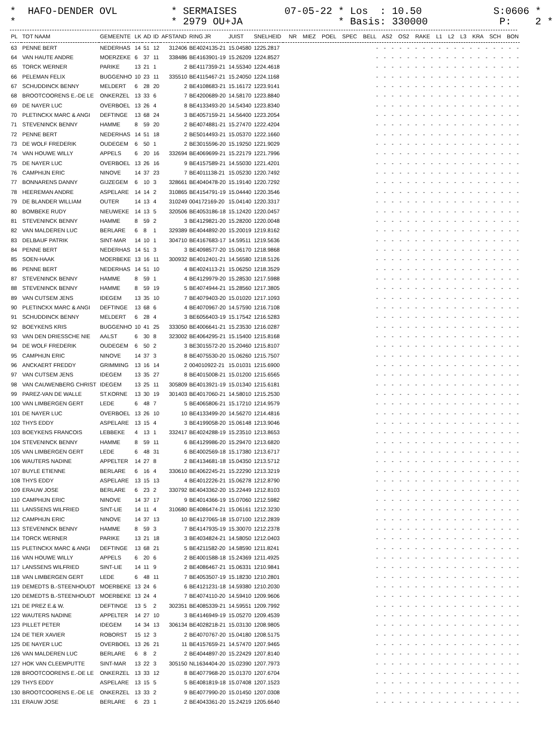* HAFO-DENDER OVL * SERMAISES 07-05-22 * Los : 10.50 S:0606 * * * 2979 OU+JA * Basis: 330000 P: 2 *
| PL | TOT NAAM | GEMEENTE | LK | AD | ID | AFSTAND | RING JR | JUIST | SNELHEID | NR MIEZ POEL SPEC BELL AS2 OS2 RAKE L1 L2 L3 KRA SCH BON |
| --- | --- | --- | --- | --- | --- | --- | --- | --- | --- | --- |
| 63 | PENNE BERT | NEDERHAS | 14 | 51 | 12 | 312406 | BE4024135-21 | 15.04580 | 1225.2817 | - - - - - - - - - - - - - - - - - - - |
| 64 | VAN HAUTE ANDRE | MOERZEKE | 6 | 37 | 11 | 338486 | BE4163901-19 | 15.26209 | 1224.8527 | - - - - - - - - - - - - - - - - - - - |
| 65 | TORCK WERNER | PARIKE | 13 | 21 | 1 | 2 | BE4117359-21 | 14.55340 | 1224.4618 | - - - - - - - - - - - - - - - - - - - |
| 66 | PELEMAN FELIX | BUGGENHO | 10 | 23 | 11 | 335510 | BE4115467-21 | 15.24050 | 1224.1168 | - - - - - - - - - - - - - - - - - - - |
| 67 | SCHUDDINCK BENNY | MELDERT | 6 | 28 | 20 | 2 | BE4108683-21 | 15.16172 | 1223.9141 | - - - - - - - - - - - - - - - - - - - |
| 68 | BROOTCOORENS E.-DE LE | ONKERZEL | 13 | 33 | 6 | 7 | BE4200689-20 | 14.58170 | 1223.8840 | - - - - - - - - - - - - - - - - - - - |
| 69 | DE NAYER LUC | OVERBOEL | 13 | 26 | 4 | 8 | BE4133493-20 | 14.54340 | 1223.8340 | - - - - - - - - - - - - - - - - - - - |
| 70 | PLETINCKX MARC & ANGI | DEFTINGE | 13 | 68 | 24 | 3 | BE4057159-21 | 14.56400 | 1223.2054 | - - - - - - - - - - - - - - - - - - - |
| 71 | STEVENINCK BENNY | HAMME | 8 | 59 | 20 | 2 | BE4074881-21 | 15.27470 | 1222.4204 | - - - - - - - - - - - - - - - - - - - |
| 72 | PENNE BERT | NEDERHAS | 14 | 51 | 18 | 2 | BE5014493-21 | 15.05370 | 1222.1660 | - - - - - - - - - - - - - - - - - - - |
| 73 | DE WOLF FREDERIK | OUDEGEM | 6 | 50 | 1 | 2 | BE3015596-20 | 15.19250 | 1221.9029 | - - - - - - - - - - - - - - - - - - - |
| 74 | VAN HOUWE WILLY | APPELS | 6 | 20 | 16 | 332694 | BE4069699-21 | 15.22179 | 1221.7996 | - - - - - - - - - - - - - - - - - - - |
| 75 | DE NAYER LUC | OVERBOEL | 13 | 26 | 16 | 9 | BE4157589-21 | 14.55030 | 1221.4201 | - - - - - - - - - - - - - - - - - - - |
| 76 | CAMPHIJN ERIC | NINOVE | 14 | 37 | 23 | 7 | BE4011138-21 | 15.05230 | 1220.7492 | - - - - - - - - - - - - - - - - - - - |
| 77 | BONNARENS DANNY | GIJZEGEM | 6 | 10 | 3 | 328661 | BE4040478-20 | 15.19140 | 1220.7292 | - - - - - - - - - - - - - - - - - - - |
| 78 | HEEREMAN ANDRE | ASPELARE | 14 | 14 | 2 | 310865 | BE4154791-19 | 15.04440 | 1220.3546 | - - - - - - - - - - - - - - - - - - - |
| 79 | DE BLANDER WILLIAM | OUTER | 14 | 13 | 4 | 310249 | 004172169-20 | 15.04140 | 1220.3317 | - - - - - - - - - - - - - - - - - - - |
| 80 | BOMBEKE RUDY | NIEUWEKE | 14 | 13 | 5 | 320506 | BE4053186-18 | 15.12420 | 1220.0457 | - - - - - - - - - - - - - - - - - - - |
| 81 | STEVENINCK BENNY | HAMME | 8 | 59 | 2 | 3 | BE4129821-20 | 15.28200 | 1220.0048 | - - - - - - - - - - - - - - - - - - - |
| 82 | VAN MALDEREN LUC | BERLARE | 6 | 8 | 1 | 329389 | BE4044892-20 | 15.20019 | 1219.8162 | - - - - - - - - - - - - - - - - - - - |
| 83 | DELBAUF PATRIK | SINT-MAR | 14 | 10 | 1 | 304710 | BE4167683-17 | 14.59511 | 1219.5636 | - - - - - - - - - - - - - - - - - - - |
| 84 | PENNE BERT | NEDERHAS | 14 | 51 | 3 | 3 | BE4098577-20 | 15.06170 | 1218.9868 | - - - - - - - - - - - - - - - - - - - |
| 85 | SOEN-HAAK | MOERBEKE | 13 | 16 | 11 | 300932 | BE4012401-21 | 14.56580 | 1218.5126 | - - - - - - - - - - - - - - - - - - - |
| 86 | PENNE BERT | NEDERHAS | 14 | 51 | 10 | 4 | BE4024113-21 | 15.06250 | 1218.3529 | - - - - - - - - - - - - - - - - - - - |
| 87 | STEVENINCK BENNY | HAMME | 8 | 59 | 1 | 4 | BE4129979-20 | 15.28530 | 1217.5988 | - - - - - - - - - - - - - - - - - - - |
| 88 | STEVENINCK BENNY | HAMME | 8 | 59 | 19 | 5 | BE4074944-21 | 15.28560 | 1217.3805 | - - - - - - - - - - - - - - - - - - - |
| 89 | VAN CUTSEM JENS | IDEGEM | 13 | 35 | 10 | 7 | BE4079403-20 | 15.01020 | 1217.1093 | - - - - - - - - - - - - - - - - - - - |
| 90 | PLETINCKX MARC & ANGI | DEFTINGE | 13 | 68 | 6 | 4 | BE4070967-20 | 14.57590 | 1216.7108 | - - - - - - - - - - - - - - - - - - - |
| 91 | SCHUDDINCK BENNY | MELDERT | 6 | 28 | 4 | 3 | BE6056403-19 | 15.17542 | 1216.5283 | - - - - - - - - - - - - - - - - - - - |
| 92 | BOEYKENS KRIS | BUGGENHO | 10 | 41 | 25 | 333050 | BE4006641-21 | 15.23530 | 1216.0287 | - - - - - - - - - - - - - - - - - - - |
| 93 | VAN DEN DRIESSCHE NIE | AALST | 6 | 30 | 8 | 323002 | BE4064295-21 | 15.15400 | 1215.8168 | - - - - - - - - - - - - - - - - - - - |
| 94 | DE WOLF FREDERIK | OUDEGEM | 6 | 50 | 2 | 3 | BE3015572-20 | 15.20460 | 1215.8107 | - - - - - - - - - - - - - - - - - - - |
| 95 | CAMPHIJN ERIC | NINOVE | 14 | 37 | 3 | 8 | BE4075530-20 | 15.06260 | 1215.7507 | - - - - - - - - - - - - - - - - - - - |
| 96 | ANCKAERT FREDDY | GRIMMING | 13 | 16 | 14 | 2 | 004010922-21 | 15.01031 | 1215.6900 | - - - - - - - - - - - - - - - - - - - |
| 97 | VAN CUTSEM JENS | IDEGEM | 13 | 35 | 27 | 8 | BE4015008-21 | 15.01200 | 1215.6565 | - - - - - - - - - - - - - - - - - - - |
| 98 | VAN CAUWENBERG CHRIST | IDEGEM | 13 | 25 | 11 | 305809 | BE4013921-19 | 15.01340 | 1215.6181 | - - - - - - - - - - - - - - - - - - - |
| 99 | PAREZ-VAN DE WALLE | ST.KORNE | 13 | 30 | 19 | 301403 | BE4017060-21 | 14.58010 | 1215.2530 | - - - - - - - - - - - - - - - - - - - |
| 100 | VAN LIMBERGEN GERT | LEDE | 6 | 48 | 7 | 5 | BE4065806-21 | 15.17210 | 1214.9579 | - - - - - - - - - - - - - - - - - - - |
| 101 | DE NAYER LUC | OVERBOEL | 13 | 26 | 10 | 10 | BE4133499-20 | 14.56270 | 1214.4816 | - - - - - - - - - - - - - - - - - - - |
| 102 | THYS EDDY | ASPELARE | 13 | 15 | 4 | 3 | BE4199058-20 | 15.06148 | 1213.9046 | - - - - - - - - - - - - - - - - - - - |
| 103 | BOEYKENS FRANCOIS | LEBBEKE | 4 | 13 | 1 | 332417 | BE4024288-19 | 15.23510 | 1213.8653 | - - - - - - - - - - - - - - - - - - - |
| 104 | STEVENINCK BENNY | HAMME | 8 | 59 | 11 | 6 | BE4129986-20 | 15.29470 | 1213.6820 | - - - - - - - - - - - - - - - - - - - |
| 105 | VAN LIMBERGEN GERT | LEDE | 6 | 48 | 31 | 6 | BE4002569-18 | 15.17380 | 1213.6717 | - - - - - - - - - - - - - - - - - - - |
| 106 | WAUTERS NADINE | APPELTER | 14 | 27 | 8 | 2 | BE4134681-18 | 15.04350 | 1213.5712 | - - - - - - - - - - - - - - - - - - - |
| 107 | BUYLE ETIENNE | BERLARE | 6 | 16 | 4 | 330610 | BE4062245-21 | 15.22290 | 1213.3219 | - - - - - - - - - - - - - - - - - - - |
| 108 | THYS EDDY | ASPELARE | 13 | 15 | 13 | 4 | BE4012226-21 | 15.06278 | 1212.8790 | - - - - - - - - - - - - - - - - - - - |
| 109 | ERAUW JOSE | BERLARE | 6 | 23 | 2 | 330792 | BE4043362-20 | 15.22449 | 1212.8103 | - - - - - - - - - - - - - - - - - - - |
| 110 | CAMPHIJN ERIC | NINOVE | 14 | 37 | 17 | 9 | BE4014366-19 | 15.07060 | 1212.5982 | - - - - - - - - - - - - - - - - - - - |
| 111 | LANSSENS WILFRIED | SINT-LIE | 14 | 11 | 4 | 310680 | BE4086474-21 | 15.06161 | 1212.3230 | - - - - - - - - - - - - - - - - - - - |
| 112 | CAMPHIJN ERIC | NINOVE | 14 | 37 | 13 | 10 | BE4127065-18 | 15.07100 | 1212.2839 | - - - - - - - - - - - - - - - - - - - |
| 113 | STEVENINCK BENNY | HAMME | 8 | 59 | 3 | 7 | BE4147935-19 | 15.30070 | 1212.2378 | - - - - - - - - - - - - - - - - - - - |
| 114 | TORCK WERNER | PARIKE | 13 | 21 | 18 | 3 | BE4034824-21 | 14.58050 | 1212.0403 | - - - - - - - - - - - - - - - - - - - |
| 115 | PLETINCKX MARC & ANGI | DEFTINGE | 13 | 68 | 21 | 5 | BE4211582-20 | 14.58590 | 1211.8241 | - - - - - - - - - - - - - - - - - - - |
| 116 | VAN HOUWE WILLY | APPELS | 6 | 20 | 6 | 2 | BE4001588-18 | 15.24369 | 1211.4925 | - - - - - - - - - - - - - - - - - - - |
| 117 | LANSSENS WILFRIED | SINT-LIE | 14 | 11 | 9 | 2 | BE4086467-21 | 15.06331 | 1210.9841 | - - - - - - - - - - - - - - - - - - - |
| 118 | VAN LIMBERGEN GERT | LEDE | 6 | 48 | 11 | 7 | BE4053507-19 | 15.18230 | 1210.2801 | - - - - - - - - - - - - - - - - - - - |
| 119 | DEMEDTS B.-STEENHOUDT | MOERBEKE | 13 | 24 | 6 | 6 | BE4121231-18 | 14.59380 | 1210.2030 | - - - - - - - - - - - - - - - - - - - |
| 120 | DEMEDTS B.-STEENHOUDT | MOERBEKE | 13 | 24 | 4 | 7 | BE4074110-20 | 14.59410 | 1209.9606 | - - - - - - - - - - - - - - - - - - - |
| 121 | DE PREZ E.& W. | DEFTINGE | 13 | 5 | 2 | 302351 | BE4085339-21 | 14.59551 | 1209.7992 | - - - - - - - - - - - - - - - - - - - |
| 122 | WAUTERS NADINE | APPELTER | 14 | 27 | 10 | 3 | BE4146949-19 | 15.05270 | 1209.4539 | - - - - - - - - - - - - - - - - - - - |
| 123 | PILLET PETER | IDEGEM | 14 | 34 | 13 | 306134 | BE4028218-21 | 15.03130 | 1208.9805 | - - - - - - - - - - - - - - - - - - - |
| 124 | DE TIER XAVIER | ROBORST | 15 | 12 | 3 | 2 | BE4070767-20 | 15.04180 | 1208.5175 | - - - - - - - - - - - - - - - - - - - |
| 125 | DE NAYER LUC | OVERBOEL | 13 | 26 | 21 | 11 | BE4157659-21 | 14.57470 | 1207.9465 | - - - - - - - - - - - - - - - - - - - |
| 126 | VAN MALDEREN LUC | BERLARE | 6 | 8 | 2 | 2 | BE4044897-20 | 15.22429 | 1207.8140 | - - - - - - - - - - - - - - - - - - - |
| 127 | HOK VAN CLEEMPUTTE | SINT-MAR | 13 | 22 | 3 | 305150 | NL1634404-20 | 15.02390 | 1207.7973 | - - - - - - - - - - - - - - - - - - - |
| 128 | BROOTCOORENS E.-DE LE | ONKERZEL | 13 | 33 | 12 | 8 | BE4077968-20 | 15.01370 | 1207.6704 | - - - - - - - - - - - - - - - - - - - |
| 129 | THYS EDDY | ASPELARE | 13 | 15 | 5 | 5 | BE4081819-18 | 15.07408 | 1207.1523 | - - - - - - - - - - - - - - - - - - - |
| 130 | BROOTCOORENS E.-DE LE | ONKERZEL | 13 | 33 | 2 | 9 | BE4077990-20 | 15.01450 | 1207.0308 | - - - - - - - - - - - - - - - - - - - |
| 131 | ERAUW JOSE | BERLARE | 6 | 23 | 1 | 2 | BE4043361-20 | 15.24219 | 1205.6640 | - - - - - - - - - - - - - - - - - - - |